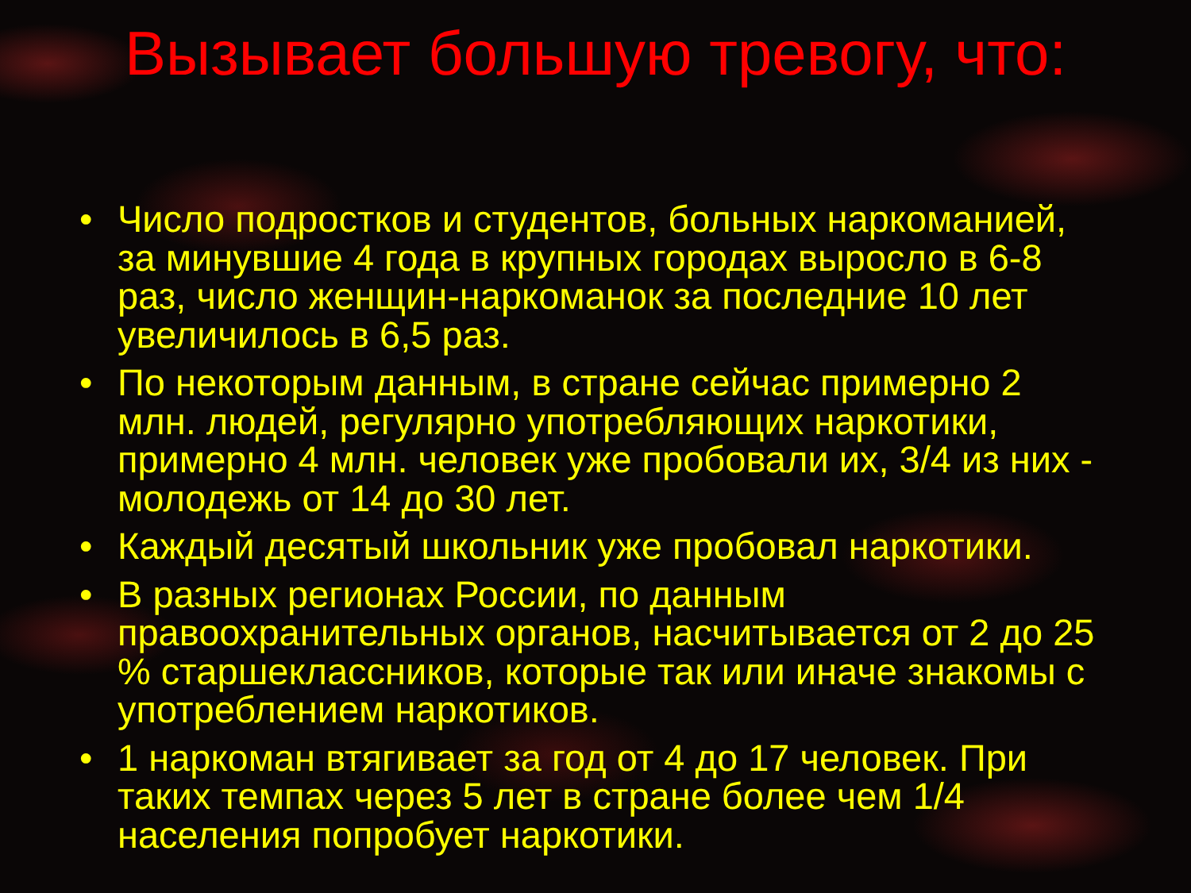Вызывает большую тревогу, что:
• Число подростков и студентов, больных наркоманией, за минувшие 4 года в крупных городах выросло в 6-8 раз, число женщин-наркоманок за последние 10 лет увеличилось в 6,5 раз.
• По некоторым данным, в стране сейчас примерно 2 млн. людей, регулярно употребляющих наркотики, примерно 4 млн. человек уже пробовали их, 3/4 из них - молодежь от 14 до 30 лет.
• Каждый десятый школьник уже пробовал наркотики.
• В разных регионах России, по данным правоохранительных органов, насчитывается от 2 до 25 % старшеклассников, которые так или иначе знакомы с употреблением наркотиков.
• 1 наркоман втягивает за год от 4 до 17 человек. При таких темпах через 5 лет в стране более чем 1/4 населения попробует наркотики.